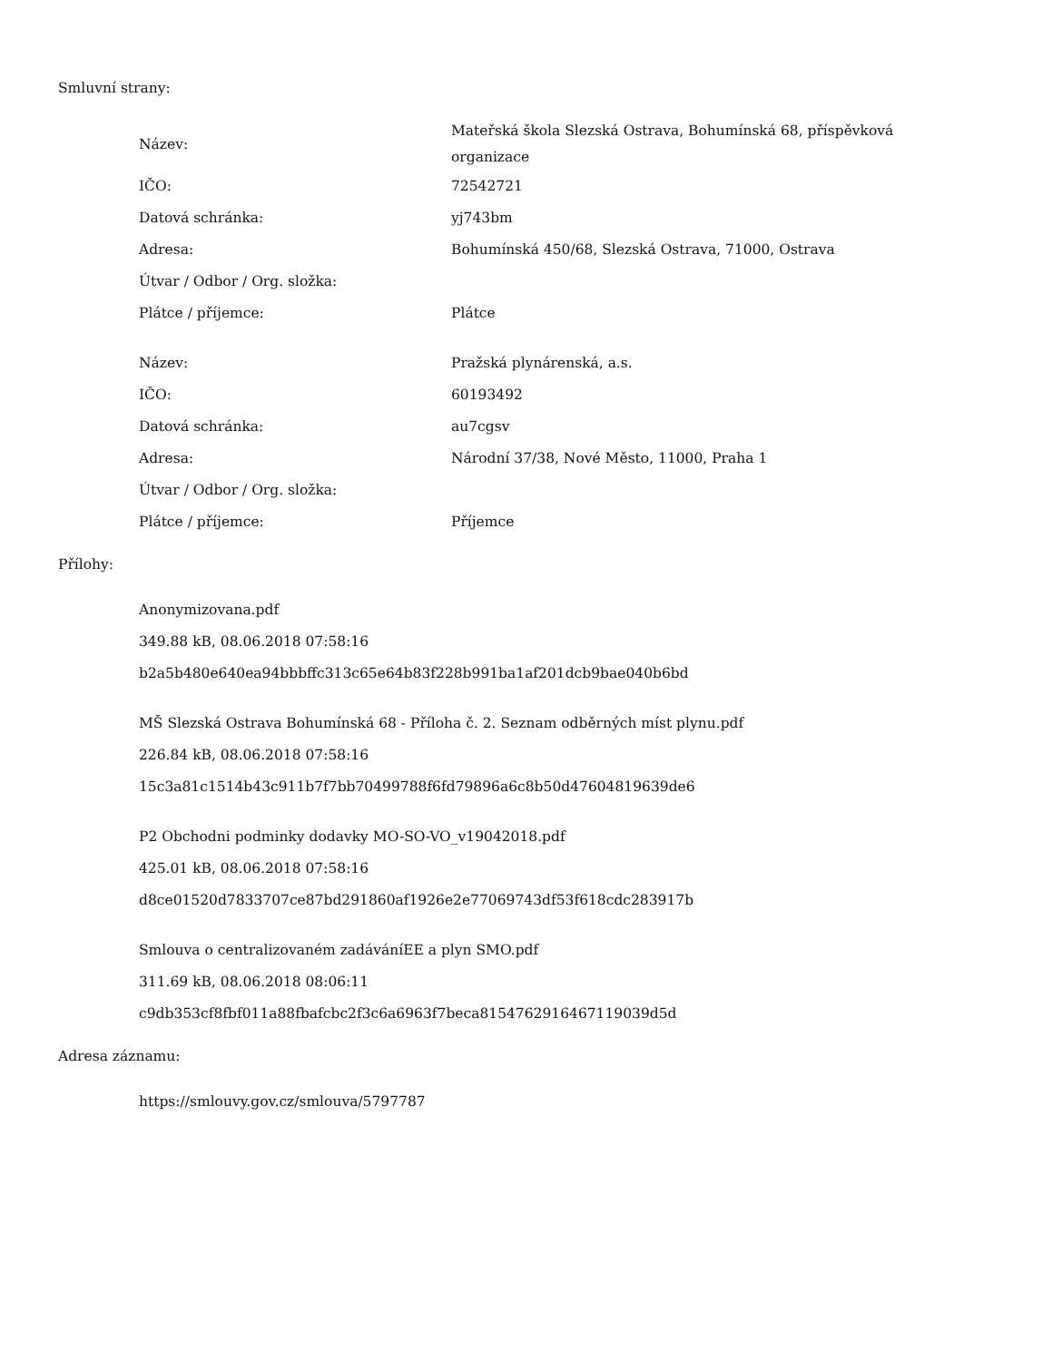Smluvní strany:
| Název: | Mateřská škola Slezská Ostrava, Bohumínská 68, příspěvková organizace |
| IČO: | 72542721 |
| Datová schránka: | yj743bm |
| Adresa: | Bohumínská 450/68, Slezská Ostrava, 71000, Ostrava |
| Útvar / Odbor / Org. složka: | |
| Plátce / příjemce: | Plátce |
| Název: | Pražská plynárenská, a.s. |
| IČO: | 60193492 |
| Datová schránka: | au7cgsv |
| Adresa: | Národní 37/38, Nové Město, 11000, Praha 1 |
| Útvar / Odbor / Org. složka: | |
| Plátce / příjemce: | Příjemce |
Přílohy:
Anonymizovana.pdf
349.88 kB, 08.06.2018 07:58:16
b2a5b480e640ea94bbbffc313c65e64b83f228b991ba1af201dcb9bae040b6bd
MŠ Slezská Ostrava Bohumínská 68 - Příloha č. 2. Seznam odběrných míst plynu.pdf
226.84 kB, 08.06.2018 07:58:16
15c3a81c1514b43c911b7f7bb70499788f6fd79896a6c8b50d47604819639de6
P2 Obchodni podminky dodavky MO-SO-VO_v19042018.pdf
425.01 kB, 08.06.2018 07:58:16
d8ce01520d7833707ce87bd291860af1926e2e77069743df53f618cdc283917b
Smlouva o centralizovaném zadáváníEE a plyn SMO.pdf
311.69 kB, 08.06.2018 08:06:11
c9db353cf8fbf011a88fbafcbc2f3c6a6963f7beca8154762916467119039d5d
Adresa záznamu:
https://smlouvy.gov.cz/smlouva/5797787